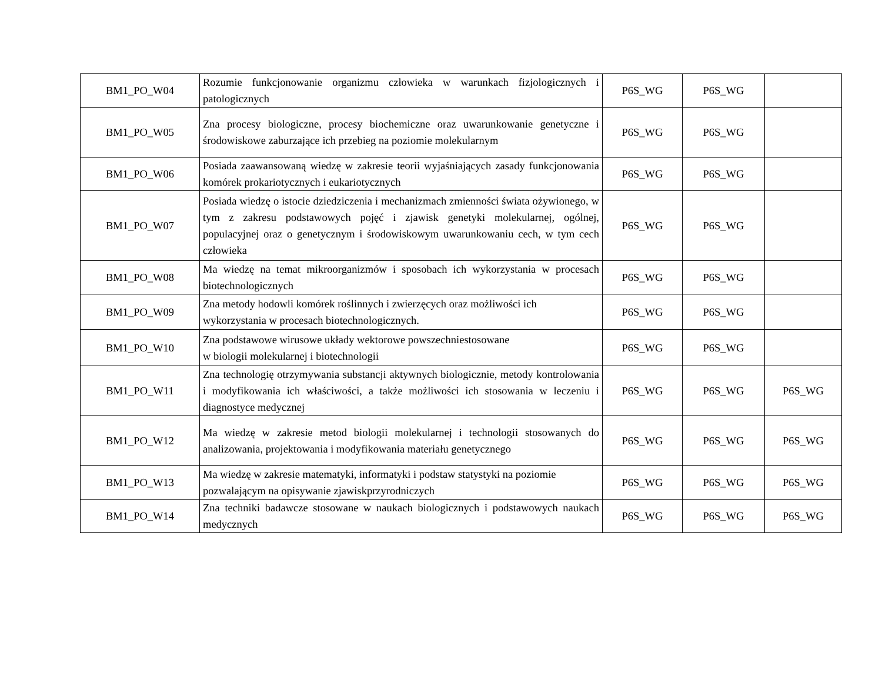| BM1_PO_W04 | Rozumie funkcjonowanie organizmu człowieka w warunkach fizjologicznych i patologicznych | P6S_WG | P6S_WG | |
| BM1_PO_W05 | Zna procesy biologiczne, procesy biochemiczne oraz uwarunkowanie genetyczne i środowiskowe zaburzające ich przebieg na poziomie molekularnym | P6S_WG | P6S_WG | |
| BM1_PO_W06 | Posiada zaawansowaną wiedzę w zakresie teorii wyjaśniających zasady funkcjonowania komórek prokariotycznych i eukariotycznych | P6S_WG | P6S_WG | |
| BM1_PO_W07 | Posiada wiedzę o istocie dziedziczenia i mechanizmach zmienności świata ożywionego, w tym z zakresu podstawowych pojęć i zjawisk genetyki molekularnej, ogólnej, populacyjnej oraz o genetycznym i środowiskowym uwarunkowaniu cech, w tym cech człowieka | P6S_WG | P6S_WG | |
| BM1_PO_W08 | Ma wiedzę na temat mikroorganizmów i sposobach ich wykorzystania w procesach biotechnologicznych | P6S_WG | P6S_WG | |
| BM1_PO_W09 | Zna metody hodowli komórek roślinnych i zwierzęcych oraz możliwości ich wykorzystania w procesach biotechnologicznych. | P6S_WG | P6S_WG | |
| BM1_PO_W10 | Zna podstawowe wirusowe układy wektorowe powszechniestosowane w biologii molekularnej i biotechnologii | P6S_WG | P6S_WG | |
| BM1_PO_W11 | Zna technologię otrzymywania substancji aktywnych biologicznie, metody kontrolowania i modyfikowania ich właściwości, a także możliwości ich stosowania w leczeniu i diagnostyce medycznej | P6S_WG | P6S_WG | P6S_WG |
| BM1_PO_W12 | Ma wiedzę w zakresie metod biologii molekularnej i technologii stosowanych do analizowania, projektowania i modyfikowania materiału genetycznego | P6S_WG | P6S_WG | P6S_WG |
| BM1_PO_W13 | Ma wiedzę w zakresie matematyki, informatyki i podstaw statystyki na poziomie pozwalającym na opisywanie zjawiskprzyrodniczych | P6S_WG | P6S_WG | P6S_WG |
| BM1_PO_W14 | Zna techniki badawcze stosowane w naukach biologicznych i podstawowych naukach medycznych | P6S_WG | P6S_WG | P6S_WG |